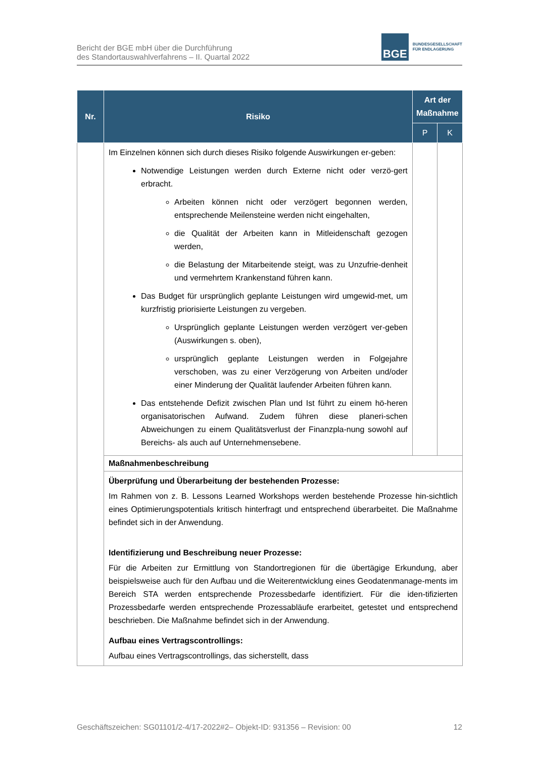Bericht der BGE mbH über die Durchführung
des Standortauswahlverfahrens – II. Quartal 2022
BGE
BUNDESGESELLSCHAFT
FÜR ENDLAGERUNG
| Nr. | Risiko | Art der Maßnahme | |
| --- | --- | --- | --- |
| | | P | K |
| | Im Einzelnen können sich durch dieses Risiko folgende Auswirkungen er-geben: Notwendige Leistungen werden durch Externe nicht oder verzö-gert erbracht. Arbeiten können nicht oder verzögert begonnen werden, entsprechende Meilensteine werden nicht eingehalten, die Qualität der Arbeiten kann in Mitleidenschaft gezogen werden, die Belastung der Mitarbeitende steigt, was zu Unzufrie-denheit und vermehrtem Krankenstand führen kann. Das Budget für ursprünglich geplante Leistungen wird umgewid-met, um kurzfristig priorisierte Leistungen zu vergeben. Ursprünglich geplante Leistungen werden verzögert ver-geben (Auswirkungen s. oben), ursprünglich geplante Leistungen werden in Folgejahre verschoben, was zu einer Verzögerung von Arbeiten und/oder einer Minderung der Qualität laufender Arbeiten führen kann. Das entstehende Defizit zwischen Plan und Ist führt zu einem hö-heren organisatorischen Aufwand. Zudem führen diese planeri-schen Abweichungen zu einem Qualitätsverlust der Finanzpla-nung sowohl auf Bereichs- als auch auf Unternehmensebene. | | |
| | Maßnahmenbeschreibung | | |
| | Überprüfung und Überarbeitung der bestehenden Prozesse: Im Rahmen von z. B. Lessons Learned Workshops werden bestehende Prozesse hin-sichtlich eines Optimierungspotentials kritisch hinterfragt und entsprechend überarbeitet. Die Maßnahme befindet sich in der Anwendung. Identifizierung und Beschreibung neuer Prozesse: Für die Arbeiten zur Ermittlung von Standortregionen für die übertägige Erkundung, aber beispielsweise auch für den Aufbau und die Weiterentwicklung eines Geodatenmanage-ments im Bereich STA werden entsprechende Prozessbedarfe identifiziert. Für die iden-tifizierten Prozessbedarfe werden entsprechende Prozessabläufe erarbeitet, getestet und entsprechend beschrieben. Die Maßnahme befindet sich in der Anwendung. Aufbau eines Vertragscontrollings: Aufbau eines Vertragscontrollings, das sicherstellt, dass | | |
Geschäftszeichen: SG01101/2-4/17-2022#2– Objekt-ID: 931356 – Revision: 00 12